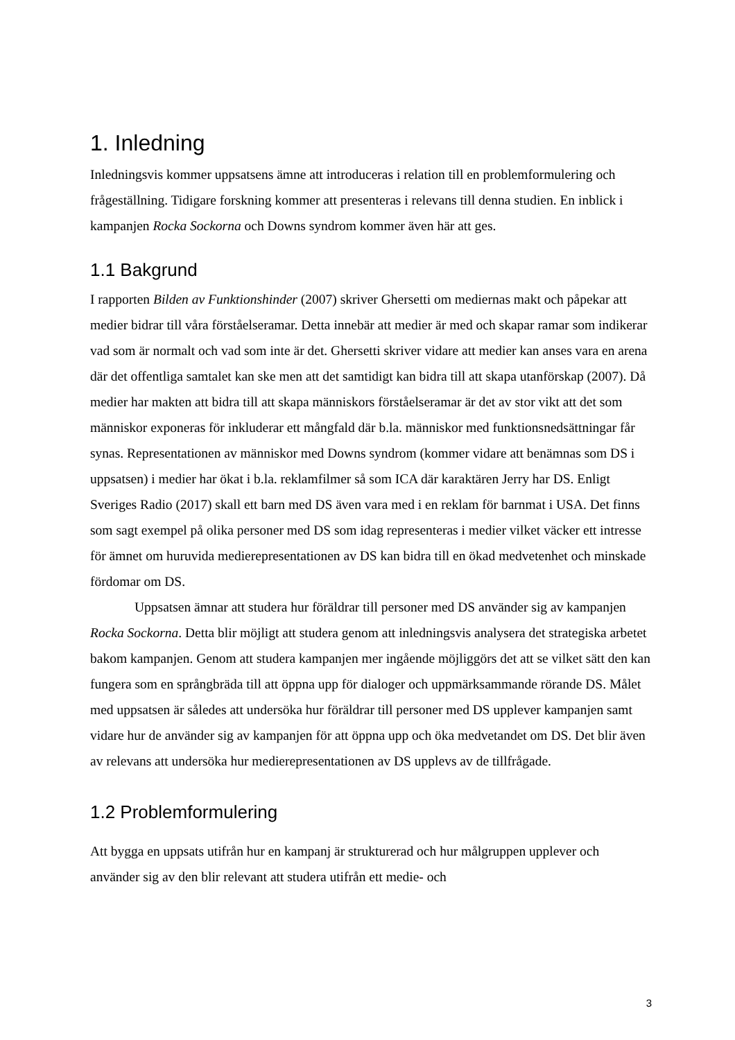1. Inledning
Inledningsvis kommer uppsatsens ämne att introduceras i relation till en problemformulering och frågeställning. Tidigare forskning kommer att presenteras i relevans till denna studien. En inblick i kampanjen Rocka Sockorna och Downs syndrom kommer även här att ges.
1.1 Bakgrund
I rapporten Bilden av Funktionshinder (2007) skriver Ghersetti om mediernas makt och påpekar att medier bidrar till våra förståelseramar. Detta innebär att medier är med och skapar ramar som indikerar vad som är normalt och vad som inte är det. Ghersetti skriver vidare att medier kan anses vara en arena där det offentliga samtalet kan ske men att det samtidigt kan bidra till att skapa utanförskap (2007). Då medier har makten att bidra till att skapa människors förståelseramar är det av stor vikt att det som människor exponeras för inkluderar ett mångfald där b.la. människor med funktionsnedsättningar får synas. Representationen av människor med Downs syndrom (kommer vidare att benämnas som DS i uppsatsen) i medier har ökat i b.la. reklamfilmer så som ICA där karaktären Jerry har DS. Enligt Sveriges Radio (2017) skall ett barn med DS även vara med i en reklam för barnmat i USA. Det finns som sagt exempel på olika personer med DS som idag representeras i medier vilket väcker ett intresse för ämnet om huruvida medierepresentationen av DS kan bidra till en ökad medvetenhet och minskade fördomar om DS.
Uppsatsen ämnar att studera hur föräldrar till personer med DS använder sig av kampanjen Rocka Sockorna. Detta blir möjligt att studera genom att inledningsvis analysera det strategiska arbetet bakom kampanjen. Genom att studera kampanjen mer ingående möjliggörs det att se vilket sätt den kan fungera som en språngbräda till att öppna upp för dialoger och uppmärksammande rörande DS. Målet med uppsatsen är således att undersöka hur föräldrar till personer med DS upplever kampanjen samt vidare hur de använder sig av kampanjen för att öppna upp och öka medvetandet om DS. Det blir även av relevans att undersöka hur medierepresentationen av DS upplevs av de tillfrågade.
1.2 Problemformulering
Att bygga en uppsats utifrån hur en kampanj är strukturerad och hur målgruppen upplever och använder sig av den blir relevant att studera utifrån ett medie- och
3